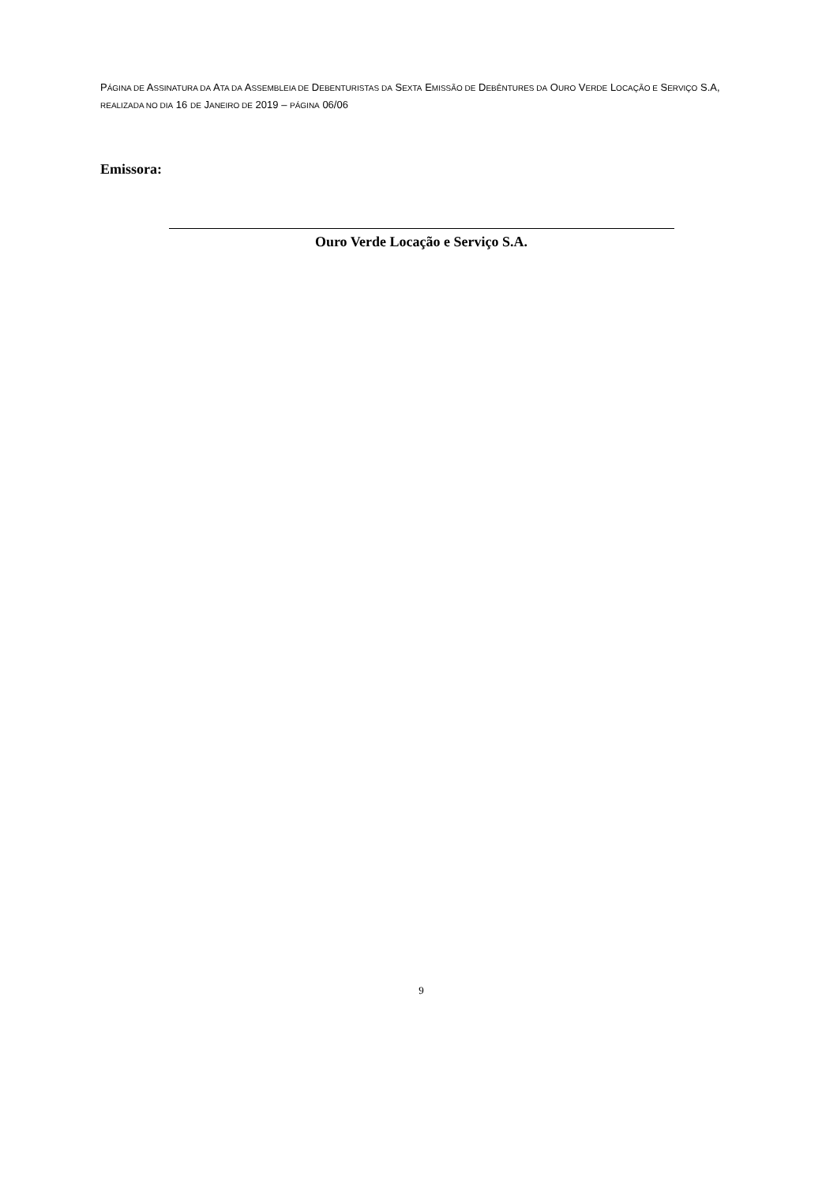PÁGINA DE ASSINATURA DA ATA DA ASSEMBLEIA DE DEBENTURISTAS DA SEXTA EMISSÃO DE DEBÊNTURES DA OURO VERDE LOCAÇÃO E SERVIÇO S.A, REALIZADA NO DIA 16 DE JANEIRO DE 2019 – PÁGINA 06/06
Emissora:
Ouro Verde Locação e Serviço S.A.
9